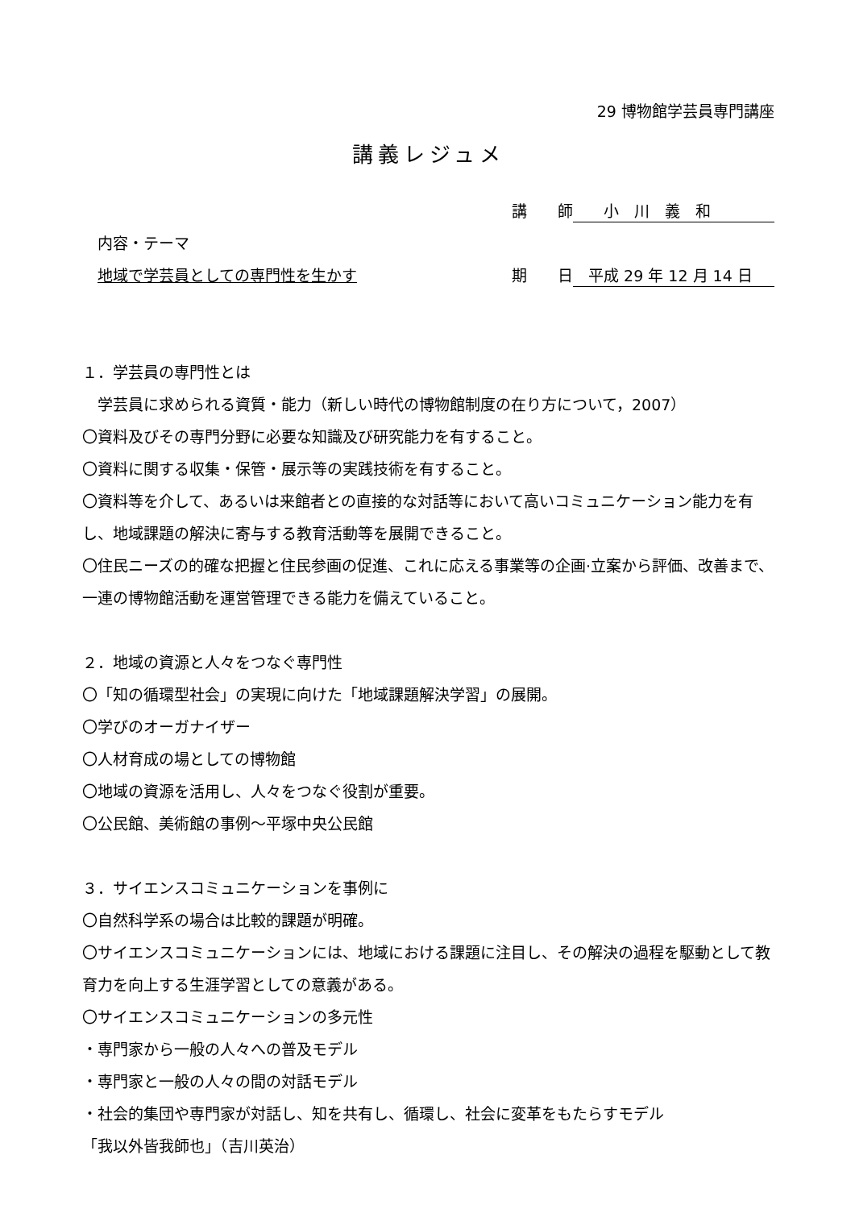29 博物館学芸員専門講座
講義レジュメ
講　　師　　小　川　義　和
　内容・テーマ
　地域で学芸員としての専門性を生かす 期　　日　平成 29 年 12 月 14 日
１．学芸員の専門性とは
　学芸員に求められる資質・能力（新しい時代の博物館制度の在り方について，2007）
〇資料及びその専門分野に必要な知識及び研究能力を有すること。
〇資料に関する収集・保管・展示等の実践技術を有すること。
〇資料等を介して、あるいは来館者との直接的な対話等において高いコミュニケーション能力を有し、地域課題の解決に寄与する教育活動等を展開できること。
〇住民ニーズの的確な把握と住民参画の促進、これに応える事業等の企画·立案から評価、改善まで、一連の博物館活動を運営管理できる能力を備えていること。
２．地域の資源と人々をつなぐ専門性
〇「知の循環型社会」の実現に向けた「地域課題解決学習」の展開。
〇学びのオーガナイザー
〇人材育成の場としての博物館
〇地域の資源を活用し、人々をつなぐ役割が重要。
〇公民館、美術館の事例～平塚中央公民館
３．サイエンスコミュニケーションを事例に
〇自然科学系の場合は比較的課題が明確。
〇サイエンスコミュニケーションには、地域における課題に注目し、その解決の過程を駆動として教育力を向上する生涯学習としての意義がある。
〇サイエンスコミュニケーションの多元性
・専門家から一般の人々への普及モデル
・専門家と一般の人々の間の対話モデル
・社会的集団や専門家が対話し、知を共有し、循環し、社会に変革をもたらすモデル
「我以外皆我師也」（吉川英治）